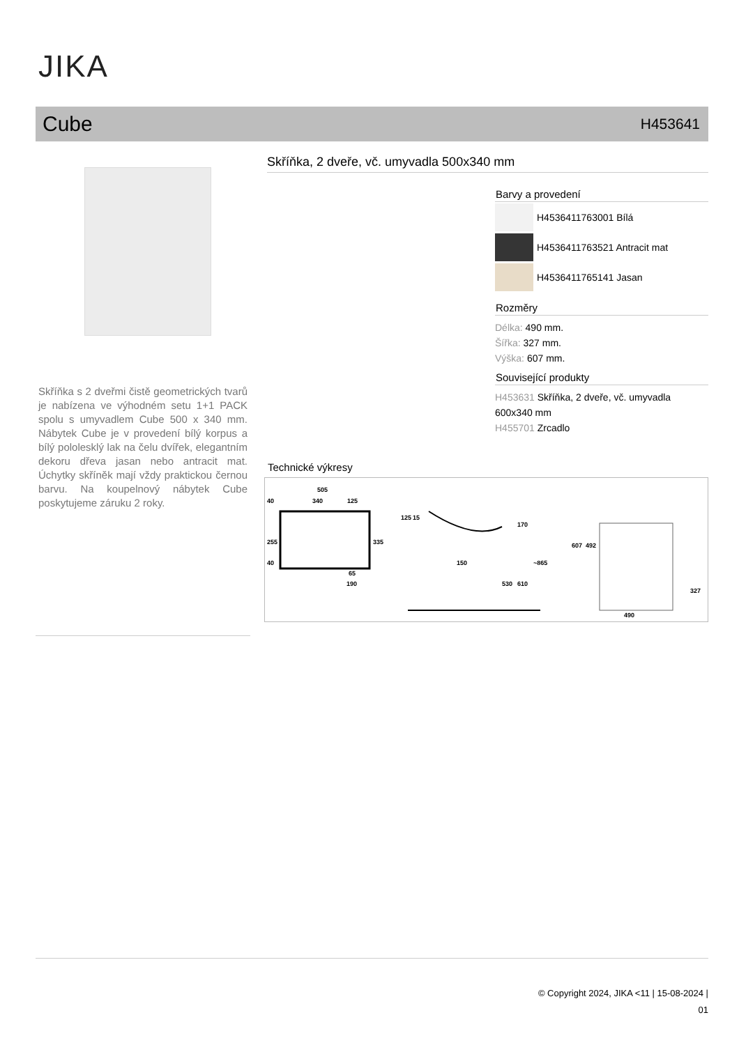JIKA
Cube H453641
Skříňka s 2 dveřmi čistě geometrických tvarů je nabízena ve výhodném setu 1+1 PACK spolu s umyvadlem Cube 500 x 340 mm. Nábytek Cube je v provedení bílý korpus a bílý pololesklý lak na čelu dvířek, elegantním dekoru dřeva jasan nebo antracit mat. Úchytky skříněk mají vždy praktickou černou barvu. Na koupelnový nábytek Cube poskytujeme záruku 2 roky.
Skříňka, 2 dveře, vč. umyvadla 500x340 mm
Barvy a provedení
H4536411763001 Bílá
H4536411763521 Antracit mat
H4536411765141 Jasan
Rozměry
Délka: 490 mm.
Šířka: 327 mm.
Výška: 607 mm.
Související produkty
H453631 Skříňka, 2 dveře, vč. umyvadla 600x340 mm
H455701 Zrcadlo
Technické výkresy
505
40
340
125
255
335
40
65
190
125
15
170
150
530
610
~865
607
492
490
327
© Copyright 2024, JIKA <11 | 15-08-2024 |
01